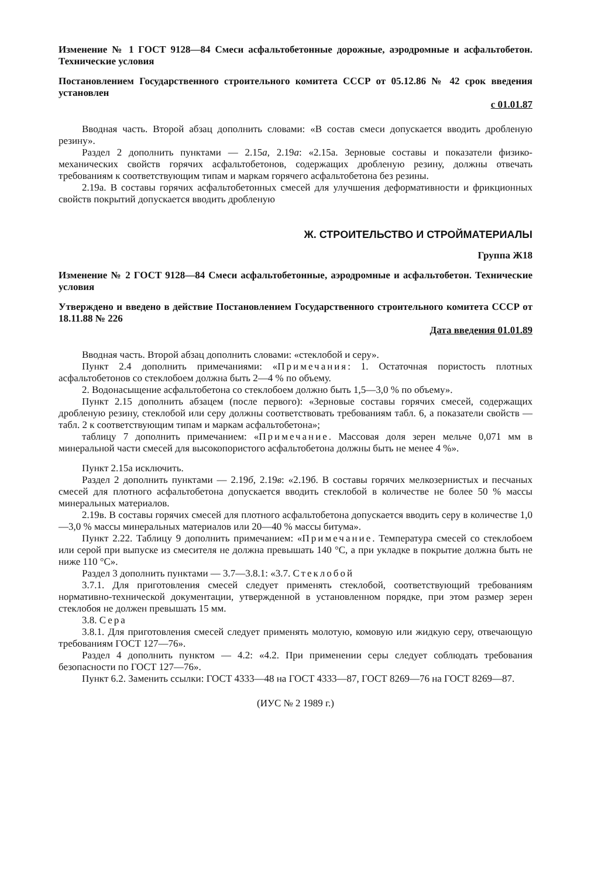Изменение № 1 ГОСТ 9128—84 Смеси асфальтобетонные дорожные, аэродромные и асфальтобетон. Технические условия
Постановлением Государственного строительного комитета СССР от 05.12.86 № 42 срок введения установлен
с 01.01.87
Вводная часть. Второй абзац дополнить словами: «В состав смеси допускается вводить дробленую резину».
Раздел 2 дополнить пунктами — 2.15а, 2.19а: «2.15а. Зерновые составы и показатели физико-механических свойств горячих асфальтобетонов, содержащих дробленую резину, должны отвечать требованиям к соответствующим типам и маркам горячего асфальтобетона без резины.
2.19а. В составы горячих асфальтобетонных смесей для улучшения деформативности и фрикционных свойств покрытий допускается вводить дробленую
Ж. СТРОИТЕЛЬСТВО И СТРОЙМАТЕРИАЛЫ
Группа Ж18
Изменение № 2 ГОСТ 9128—84 Смеси асфальтобетонные, аэродромные и асфальтобетон. Технические условия
Утверждено и введено в действие Постановлением Государственного строительного комитета СССР от 18.11.88 № 226
Дата введения 01.01.89
Вводная часть. Второй абзац дополнить словами: «стеклобой и серу».
Пункт 2.4 дополнить примечаниями: «Примечания: 1. Остаточная пористость плотных асфальтобетонов со стеклобоем должна быть 2—4 % по объему.
2. Водонасыщение асфальтобетона со стеклобоем должно быть 1,5—3,0 % по объему».
Пункт 2.15 дополнить абзацем (после первого): «Зерновые составы горячих смесей, содержащих дробленую резину, стеклобой или серу должны соответствовать требованиям табл. 6, а показатели свойств — табл. 2 к соответствующим типам и маркам асфальтобетона»;
таблицу 7 дополнить примечанием: «Примечание. Массовая доля зерен мельче 0,071 мм в минеральной части смесей для высокопористого асфальтобетона должны быть не менее 4 %».
Пункт 2.15а исключить.
Раздел 2 дополнить пунктами — 2.19б, 2.19в: «2.19б. В составы горячих мелкозернистых и песчаных смесей для плотного асфальтобетона допускается вводить стеклобой в количестве не более 50 % массы минеральных материалов.
2.19в. В составы горячих смесей для плотного асфальтобетона допускается вводить серу в количестве 1,0—3,0 % массы минеральных материалов или 20—40 % массы битума».
Пункт 2.22. Таблицу 9 дополнить примечанием: «Примечание. Температура смесей со стеклобоем или серой при выпуске из смесителя не должна превышать 140 °С, а при укладке в покрытие должна быть не ниже 110 °С».
Раздел 3 дополнить пунктами — 3.7—3.8.1: «3.7. Стеклобой
3.7.1. Для приготовления смесей следует применять стеклобой, соответствующий требованиям нормативно-технической документации, утвержденной в установленном порядке, при этом размер зерен стеклобоя не должен превышать 15 мм.
3.8. Сера
3.8.1. Для приготовления смесей следует применять молотую, комовую или жидкую серу, отвечающую требованиям ГОСТ 127—76».
Раздел 4 дополнить пунктом — 4.2: «4.2. При применении серы следует соблюдать требования безопасности по ГОСТ 127—76».
Пункт 6.2. Заменить ссылки: ГОСТ 4333—48 на ГОСТ 4333—87, ГОСТ 8269—76 на ГОСТ 8269—87.
(ИУС № 2 1989 г.)